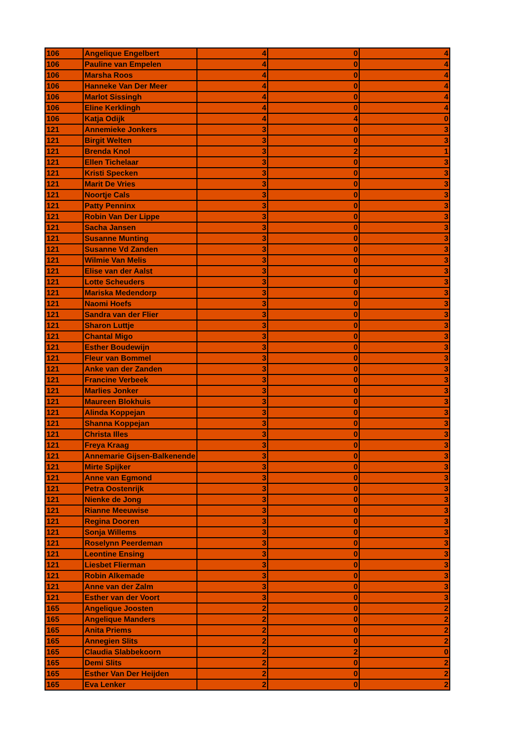| 106 | Angelique Engelbert | 4 | 0 | 4 |
| 106 | Pauline van Empelen | 4 | 0 | 4 |
| 106 | Marsha Roos | 4 | 0 | 4 |
| 106 | Hanneke Van Der Meer | 4 | 0 | 4 |
| 106 | Marlot Sissingh | 4 | 0 | 4 |
| 106 | Eline Kerklingh | 4 | 0 | 4 |
| 106 | Katja Odijk | 4 | 4 | 0 |
| 121 | Annemieke Jonkers | 3 | 0 | 3 |
| 121 | Birgit Welten | 3 | 0 | 3 |
| 121 | Brenda Knol | 3 | 2 | 1 |
| 121 | Ellen Tichelaar | 3 | 0 | 3 |
| 121 | Kristi Specken | 3 | 0 | 3 |
| 121 | Marit De Vries | 3 | 0 | 3 |
| 121 | Noortje Cals | 3 | 0 | 3 |
| 121 | Patty Penninx | 3 | 0 | 3 |
| 121 | Robin Van Der Lippe | 3 | 0 | 3 |
| 121 | Sacha Jansen | 3 | 0 | 3 |
| 121 | Susanne Munting | 3 | 0 | 3 |
| 121 | Susanne Vd Zanden | 3 | 0 | 3 |
| 121 | Wilmie Van Melis | 3 | 0 | 3 |
| 121 | Elise van der Aalst | 3 | 0 | 3 |
| 121 | Lotte Scheuders | 3 | 0 | 3 |
| 121 | Mariska Medendorp | 3 | 0 | 3 |
| 121 | Naomi Hoefs | 3 | 0 | 3 |
| 121 | Sandra van der Flier | 3 | 0 | 3 |
| 121 | Sharon Luttje | 3 | 0 | 3 |
| 121 | Chantal Migo | 3 | 0 | 3 |
| 121 | Esther Boudewijn | 3 | 0 | 3 |
| 121 | Fleur van Bommel | 3 | 0 | 3 |
| 121 | Anke van der Zanden | 3 | 0 | 3 |
| 121 | Francine Verbeek | 3 | 0 | 3 |
| 121 | Marlies Jonker | 3 | 0 | 3 |
| 121 | Maureen Blokhuis | 3 | 0 | 3 |
| 121 | Alinda Koppejan | 3 | 0 | 3 |
| 121 | Shanna Koppejan | 3 | 0 | 3 |
| 121 | Christa Illes | 3 | 0 | 3 |
| 121 | Freya Kraag | 3 | 0 | 3 |
| 121 | Annemarie Gijsen-Balkenende | 3 | 0 | 3 |
| 121 | Mirte Spijker | 3 | 0 | 3 |
| 121 | Anne van Egmond | 3 | 0 | 3 |
| 121 | Petra Oostenrijk | 3 | 0 | 3 |
| 121 | Nienke de Jong | 3 | 0 | 3 |
| 121 | Rianne Meeuwise | 3 | 0 | 3 |
| 121 | Regina Dooren | 3 | 0 | 3 |
| 121 | Sonja Willems | 3 | 0 | 3 |
| 121 | Roselynn Peerdeman | 3 | 0 | 3 |
| 121 | Leontine Ensing | 3 | 0 | 3 |
| 121 | Liesbet Flierman | 3 | 0 | 3 |
| 121 | Robin Alkemade | 3 | 0 | 3 |
| 121 | Anne van der Zalm | 3 | 0 | 3 |
| 121 | Esther van der Voort | 3 | 0 | 3 |
| 165 | Angelique Joosten | 2 | 0 | 2 |
| 165 | Angelique Manders | 2 | 0 | 2 |
| 165 | Anita Priems | 2 | 0 | 2 |
| 165 | Annegien Slits | 2 | 0 | 2 |
| 165 | Claudia Slabbekoorn | 2 | 2 | 0 |
| 165 | Demi Slits | 2 | 0 | 2 |
| 165 | Esther Van Der Heijden | 2 | 0 | 2 |
| 165 | Eva Lenker | 2 | 0 | 2 |